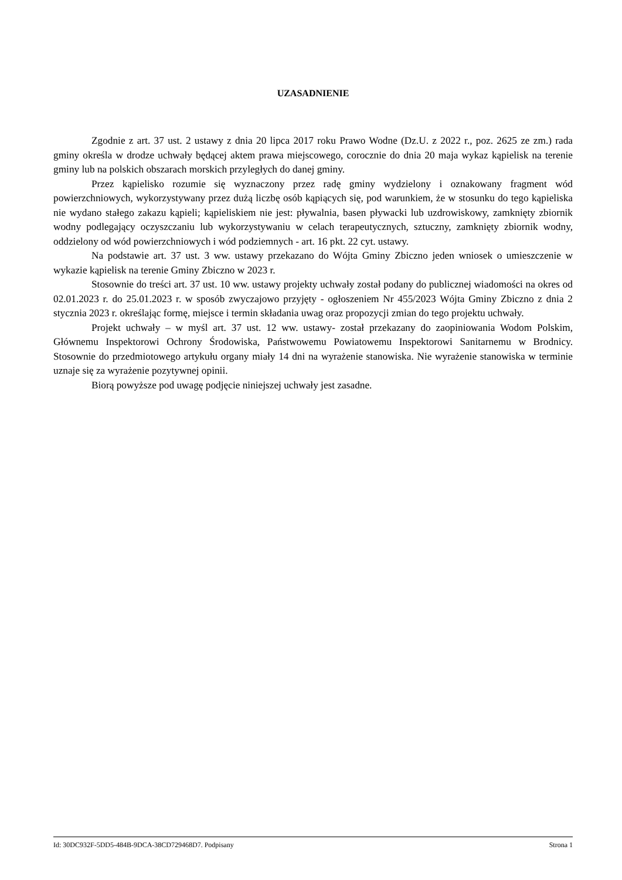UZASADNIENIE
Zgodnie z art. 37 ust. 2 ustawy z dnia 20 lipca 2017 roku Prawo Wodne (Dz.U. z 2022 r., poz. 2625 ze zm.) rada gminy określa w drodze uchwały będącej aktem prawa miejscowego, corocznie do dnia 20 maja wykaz kąpielisk na terenie gminy lub na polskich obszarach morskich przyległych do danej gminy.
Przez kąpielisko rozumie się wyznaczony przez radę gminy wydzielony i oznakowany fragment wód powierzchniowych, wykorzystywany przez dużą liczbę osób kąpiących się, pod warunkiem, że w stosunku do tego kąpieliska nie wydano stałego zakazu kąpieli; kąpieliskiem nie jest: pływalnia, basen pływacki lub uzdrowiskowy, zamknięty zbiornik wodny podlegający oczyszczaniu lub wykorzystywaniu w celach terapeutycznych, sztuczny, zamknięty zbiornik wodny, oddzielony od wód powierzchniowych i wód podziemnych - art. 16 pkt. 22 cyt. ustawy.
Na podstawie art. 37 ust. 3 ww. ustawy przekazano do Wójta Gminy Zbiczno jeden wniosek o umieszczenie w wykazie kąpielisk na terenie Gminy Zbiczno w 2023 r.
Stosownie do treści art. 37 ust. 10 ww. ustawy projekty uchwały został podany do publicznej wiadomości na okres od 02.01.2023 r. do 25.01.2023 r. w sposób zwyczajowo przyjęty - ogłoszeniem Nr 455/2023 Wójta Gminy Zbiczno z dnia 2 stycznia 2023 r. określając formę, miejsce i termin składania uwag oraz propozycji zmian do tego projektu uchwały.
Projekt uchwały – w myśl art. 37 ust. 12 ww. ustawy- został przekazany do zaopiniowania Wodom Polskim, Głównemu Inspektorowi Ochrony Środowiska, Państwowemu Powiatowemu Inspektorowi Sanitarnemu w Brodnicy. Stosownie do przedmiotowego artykułu organy miały 14 dni na wyrażenie stanowiska. Nie wyrażenie stanowiska w terminie uznaje się za wyrażenie pozytywnej opinii.
Biorą powyższe pod uwagę podjęcie niniejszej uchwały jest zasadne.
Id: 30DC932F-5DD5-484B-9DCA-38CD729468D7. Podpisany Strona 1